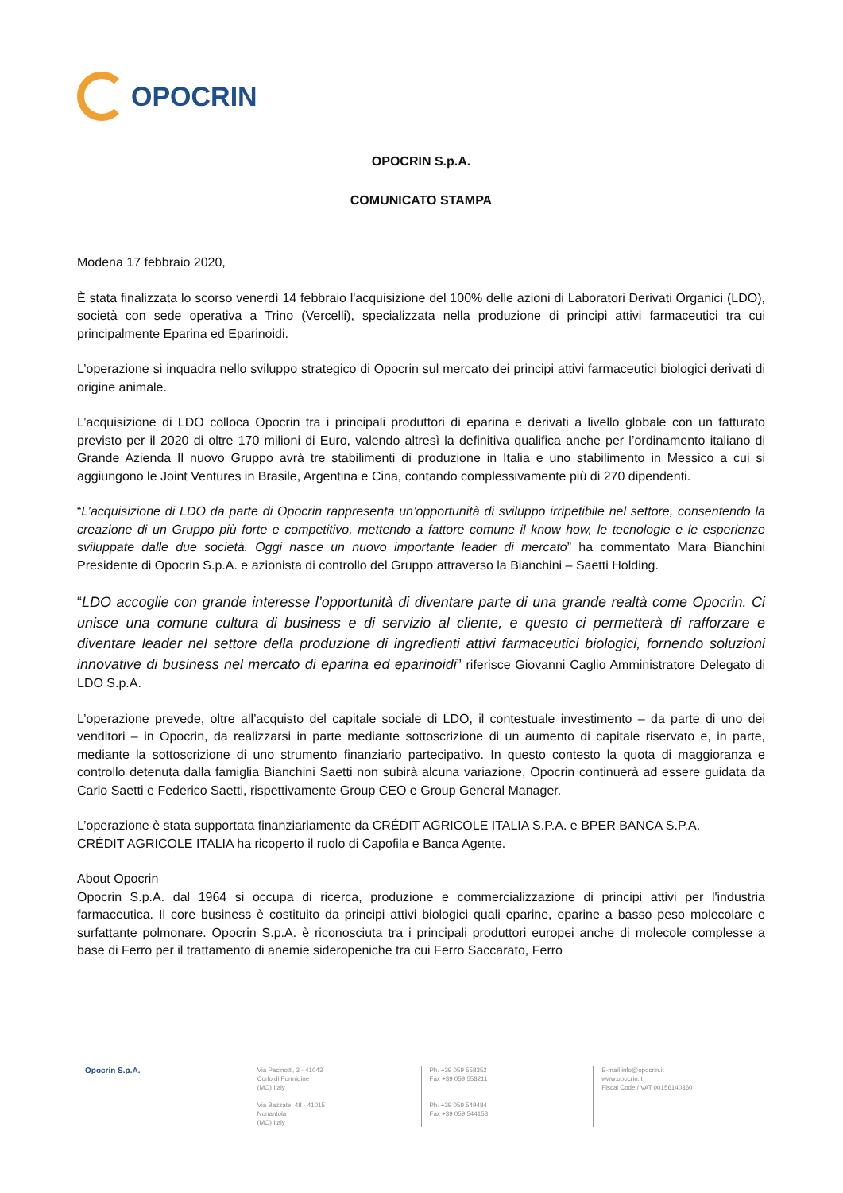OPOCRIN
OPOCRIN S.p.A.
COMUNICATO STAMPA
Modena 17 febbraio 2020,
È stata finalizzata lo scorso venerdì 14 febbraio l'acquisizione del 100% delle azioni di Laboratori Derivati Organici (LDO), società con sede operativa a Trino (Vercelli), specializzata nella produzione di principi attivi farmaceutici tra cui principalmente Eparina ed Eparinoidi.
L’operazione si inquadra nello sviluppo strategico di Opocrin sul mercato dei principi attivi farmaceutici biologici derivati di origine animale.
L’acquisizione di LDO colloca Opocrin tra i principali produttori di eparina e derivati a livello globale con un fatturato previsto per il 2020 di oltre 170 milioni di Euro, valendo altresì la definitiva qualifica anche per l’ordinamento italiano di Grande Azienda Il nuovo Gruppo avrà tre stabilimenti di produzione in Italia e uno stabilimento in Messico a cui si aggiungono le Joint Ventures in Brasile, Argentina e Cina, contando complessivamente più di 270 dipendenti.
“L’acquisizione di LDO da parte di Opocrin rappresenta un’opportunità di sviluppo irripetibile nel settore, consentendo la creazione di un Gruppo più forte e competitivo, mettendo a fattore comune il know how, le tecnologie e le esperienze sviluppate dalle due società. Oggi nasce un nuovo importante leader di mercato” ha commentato Mara Bianchini Presidente di Opocrin S.p.A. e azionista di controllo del Gruppo attraverso la Bianchini – Saetti Holding.
“LDO accoglie con grande interesse l’opportunità di diventare parte di una grande realtà come Opocrin. Ci unisce una comune cultura di business e di servizio al cliente, e questo ci permetterà di rafforzare e diventare leader nel settore della produzione di ingredienti attivi farmaceutici biologici, fornendo soluzioni innovative di business nel mercato di eparina ed eparinoidi” riferisce Giovanni Caglio Amministratore Delegato di LDO S.p.A.
L’operazione prevede, oltre all’acquisto del capitale sociale di LDO, il contestuale investimento – da parte di uno dei venditori – in Opocrin, da realizzarsi in parte mediante sottoscrizione di un aumento di capitale riservato e, in parte, mediante la sottoscrizione di uno strumento finanziario partecipativo. In questo contesto la quota di maggioranza e controllo detenuta dalla famiglia Bianchini Saetti non subirà alcuna variazione, Opocrin continuerà ad essere guidata da Carlo Saetti e Federico Saetti, rispettivamente Group CEO e Group General Manager.
L’operazione è stata supportata finanziariamente da CRÉDIT AGRICOLE ITALIA S.P.A. e BPER BANCA S.P.A.
CRÉDIT AGRICOLE ITALIA ha ricoperto il ruolo di Capofila e Banca Agente.
About Opocrin
Opocrin S.p.A. dal 1964 si occupa di ricerca, produzione e commercializzazione di principi attivi per l'industria farmaceutica. Il core business è costituito da principi attivi biologici quali eparine, eparine a basso peso molecolare e surfattante polmonare. Opocrin S.p.A. è riconosciuta tra i principali produttori europei anche di molecole complesse a base di Ferro per il trattamento di anemie sideropeniche tra cui Ferro Saccarato, Ferro
Opocrin S.p.A.
Via Pacinotti, 3 - 41043
Corlo di Formigine
(MO) Italy
Via Bazzate, 48 - 41015
Nonantola
(MO) Italy
Ph. +39 059 558352
Fax +39 059 558211
Ph. +39 059 549484
Fax +39 059 544153
E-mail info@opocrin.it
www.opocrin.it
Fiscal Code / VAT 00156140360